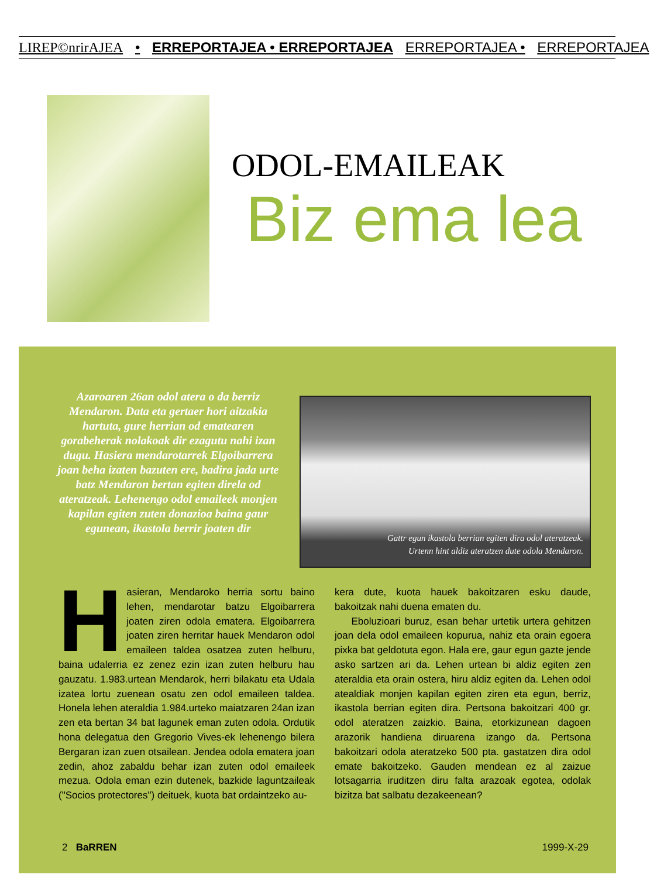LIREP©nrirAJEA • ERREPORTAJEA • ERREPORTAJEA ERREPORTAJEA • ERREPORTAJEA
ODOL-EMAILEAK
Biz ema lea
Azaroaren 26an odol atera o da berriz Mendaron. Data eta gertaer hori aitzakia hartuta, gure herrian od ematearen gorabeherak nolakoak dir ezagutu nahi izan dugu. Hasiera mendarotarrek Elgoibarrera joan beha izaten bazuten ere, badira jada urte batz Mendaron bertan egiten direla od ateratzeak. Lehenengo odol emaileek monjen kapilan egiten zuten donazioa baina gaur egunean, ikastola berrir joaten dir
Gattr egun ikastola berrian egiten dira odol ateratzeak.
Urtenn hint aldiz ateratzen dute odola Mendaron.
Hasieran, Mendaroko herria sortu baino lehen, mendarotar batzu Elgoibarrera joaten ziren odola ematera. Elgoibarrera joaten ziren herritar hauek Mendaron odol emaileen taldea osatzea zuten helburu, baina udalerria ez zenez ezin izan zuten helburu hau gauzatu. 1.983.urtean Mendarok, herri bilakatu eta Udala izatea lortu zuenean osatu zen odol emaileen taldea. Honela lehen ateraldia 1.984.urteko maiatzaren 24an izan zen eta bertan 34 bat lagunek eman zuten odola. Ordutik hona delegatua den Gregorio Vives-ek lehenengo bilera Bergaran izan zuen otsailean. Jendea odola ematera joan zedin, ahoz zabaldu behar izan zuten odol emaileek mezua. Odola eman ezin dutenek, bazkide laguntzaileak ("Socios protectores") deituek, kuota bat ordaintzeko au-
kera dute, kuota hauek bakoitzaren esku daude, bakoitzak nahi duena ematen du.
Eboluzioari buruz, esan behar urtetik urtera gehitzen joan dela odol emaileen kopurua, nahiz eta orain egoera pixka bat geldotuta egon. Hala ere, gaur egun gazte jende asko sartzen ari da. Lehen urtean bi aldiz egiten zen ateraldia eta orain ostera, hiru aldiz egiten da. Lehen odol atealdiak monjen kapilan egiten ziren eta egun, berriz, ikastola berrian egiten dira. Pertsona bakoitzari 400 gr. odol ateratzen zaizkio. Baina, etorkizunean dagoen arazorik handiena diruarena izango da. Pertsona bakoitzari odola ateratzeko 500 pta. gastatzen dira odol emate bakoitzeko. Gauden mendean ez al zaizue lotsagarria iruditzen diru falta arazoak egotea, odolak bizitza bat salbatu dezakeenean?
2 BaRREN 1999-X-29